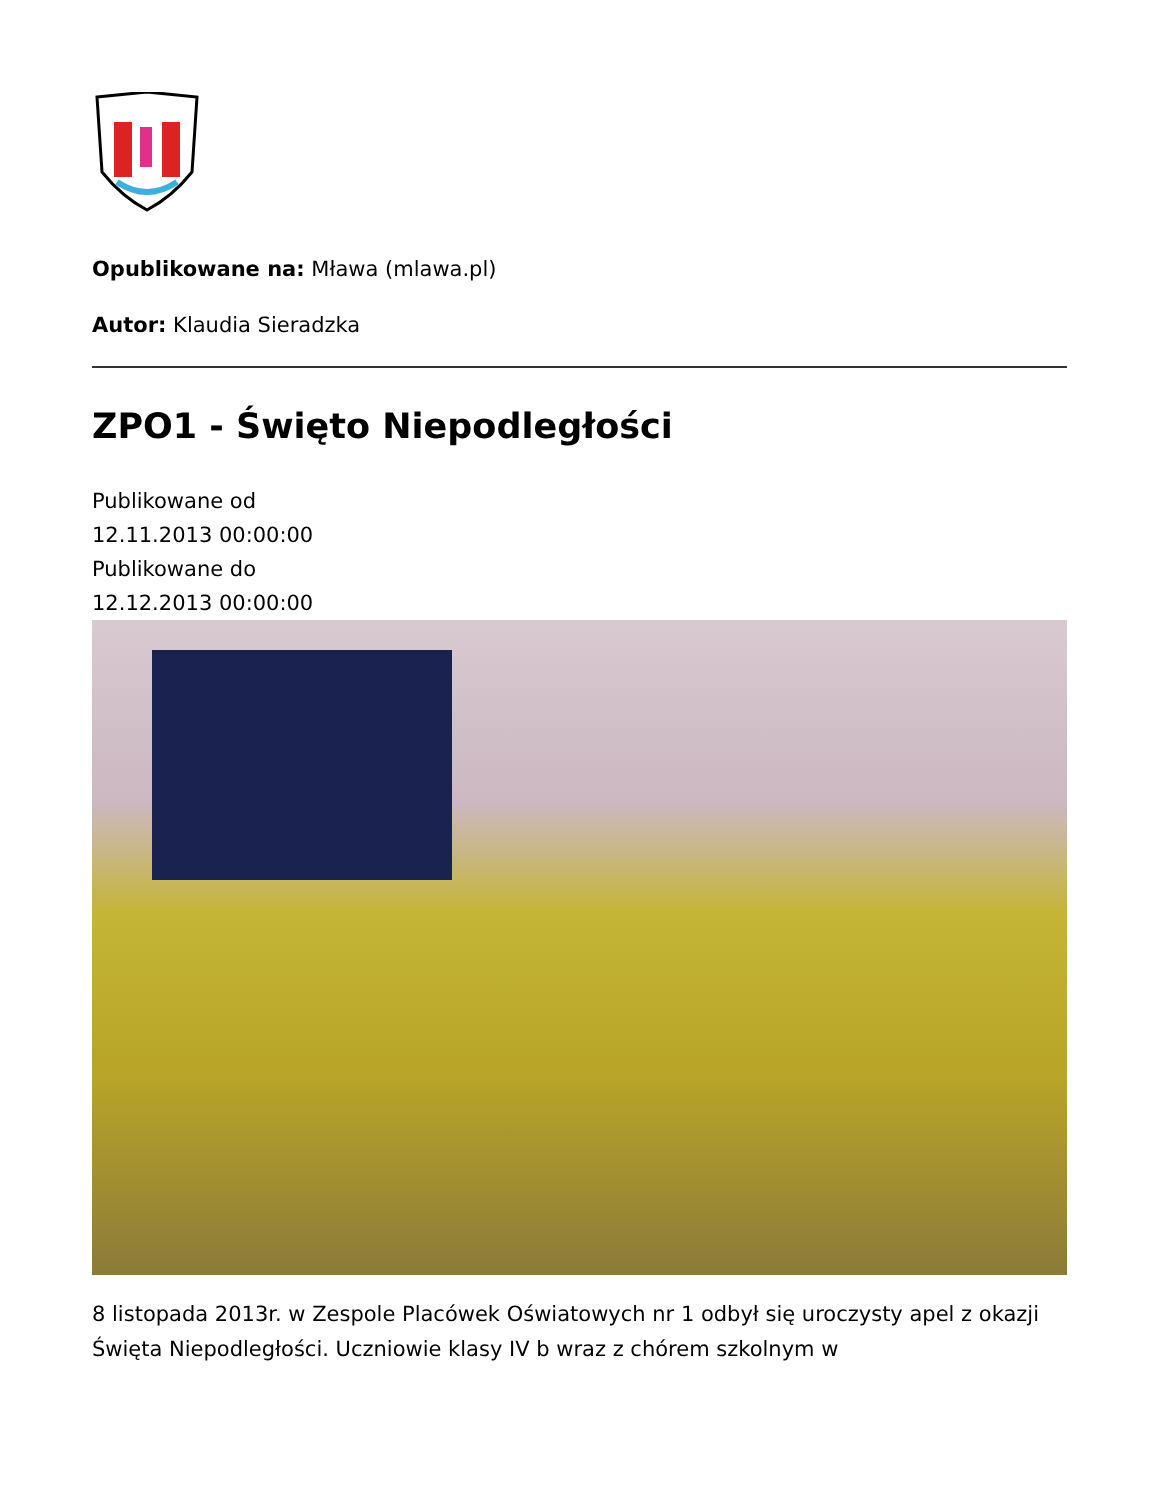Opublikowane na: Mława (mlawa.pl)
Autor: Klaudia Sieradzka
ZPO1 - Święto Niepodległości
Publikowane od
12.11.2013 00:00:00
Publikowane do
12.12.2013 00:00:00
8 listopada 2013r. w Zespole Placówek Oświatowych nr 1 odbył się uroczysty apel z okazji Święta Niepodległości. Uczniowie klasy IV b wraz z chórem szkolnym w